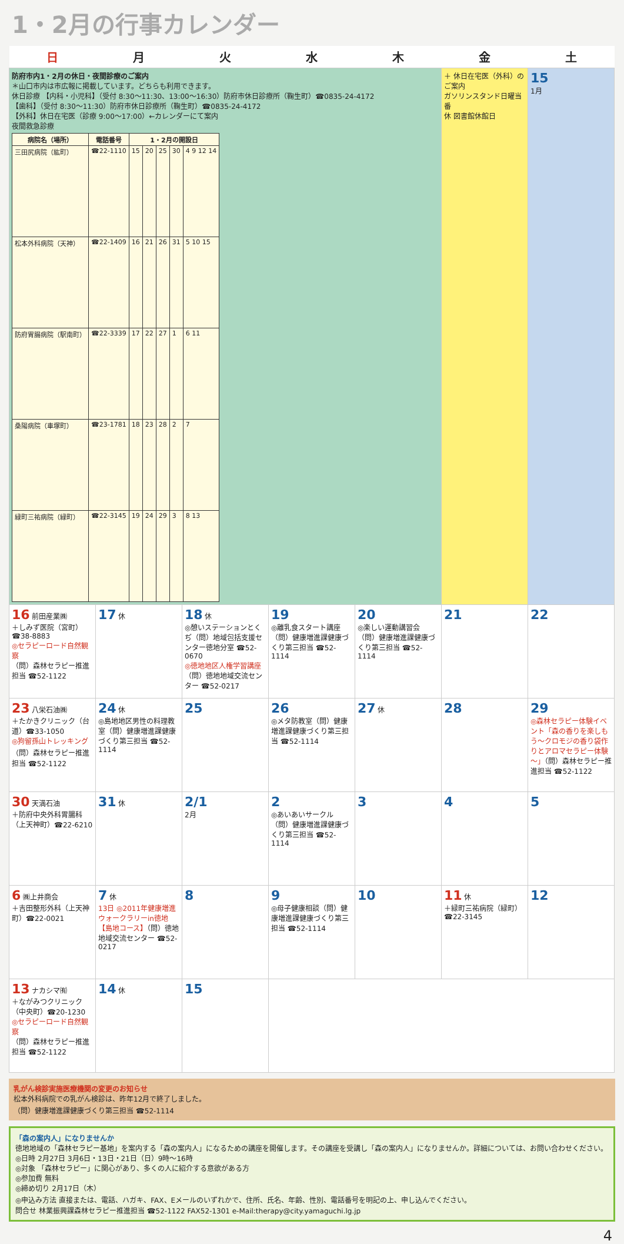1・2月の行事カレンダー
| 日 | 月 | 火 | 水 | 木 | 金 | 土 |
| --- | --- | --- | --- | --- | --- | --- |
| 防府市内1・2月の休日・夜間診療のご案内 ＊山口市内は市広報に掲載しています。どちらも利用できます。 休日診療 【内科・小児科】（受付 8:30～11:30、13:00～16:30）防府市休日診療所（鞠生町）☎0835-24-4172 【歯科】（受付 8:30～11:30）防府市休日診療所（鞠生町）☎0835-24-4172 【外科】休日在宅医（診療 9:00～17:00）←カレンダーにて案内 夜間救急診療 / 病院名（場所） / 電話番号 / 1・2月の開設日 / / / / / / --- / --- / --- / --- / --- / --- / --- / / 三田尻病院（紘町） / ☎22-1110 / 15 / 20 / 25 / 30 / 4 9 12 14 / / 松本外科病院（天神） / ☎22-1409 / 16 / 21 / 26 / 31 / 5 10 15 / / 防府胃腸病院（駅南町） / ☎22-3339 / 17 / 22 / 27 / 1 / 6 11 / / 桑陽病院（車塚町） / ☎23-1781 / 18 / 23 / 28 / 2 / 7 / / 緑町三祐病院（緑町） / ☎22-3145 / 19 / 24 / 29 / 3 / 8 13 / | | | | | ＋ 休日在宅医（外科）のご案内 ガソリンスタンド日曜当番 休 図書館休館日 | 15 1月 |
| 16 前田産業㈱ ＋しみず医院（宮町）☎38-8883 ◎セラピーロード自然観察 （問）森林セラピー推進担当 ☎52-1122 | 17 休 | 18 休 ◎憩いステーションとくぢ（問）地域包括支援センター徳地分室 ☎52-0670 ◎徳地地区人権学習講座 （問）徳地地域交流センター ☎52-0217 | 19 ◎離乳食スタート講座（問）健康増進課健康づくり第三担当 ☎52-1114 | 20 ◎楽しい運動講習会（問）健康増進課健康づくり第三担当 ☎52-1114 | 21 | 22 |
| 23 八栄石油㈱ ＋たかきクリニック（台道）☎33-1050 ◎狗留孫山トレッキング （問）森林セラピー推進担当 ☎52-1122 | 24 休 ◎島地地区男性の料理教室（問）健康増進課健康づくり第三担当 ☎52-1114 | 25 | 26 ◎メタ防教室（問）健康増進課健康づくり第三担当 ☎52-1114 | 27 休 | 28 | 29 ◎森林セラピー体験イベント「森の香りを楽しもう～クロモジの香り袋作りとアロマセラピー体験～」 （問）森林セラピー推進担当 ☎52-1122 |
| 30 天満石油 ＋防府中央外科胃腸科（上天神町）☎22-6210 | 31 休 | 2/1 2月 | 2 ◎あいあいサークル（問）健康増進課健康づくり第三担当 ☎52-1114 | 3 | 4 | 5 |
| 6 ㈱上井商会 ＋吉田整形外科（上天神町）☎22-0021 | 7 休 13日 ◎2011年健康増進ウォークラリーin徳地【島地コース】 （問）徳地地域交流センター ☎52-0217 | 8 | 9 ◎母子健康相談（問）健康増進課健康づくり第三担当 ☎52-1114 | 10 | 11 休 ＋緑町三祐病院（緑町）☎22-3145 | 12 |
| 13 ナカシマ㈲ ＋ながみつクリニック（中央町）☎20-1230 ◎セラピーロード自然観察 （問）森林セラピー推進担当 ☎52-1122 | 14 休 | 15 | | | | |
乳がん検診実施医療機関の変更のお知らせ
松本外科病院での乳がん検診は、昨年12月で終了しました。
（問）健康増進課健康づくり第三担当 ☎52-1114
「森の案内人」になりませんか
徳地地域の「森林セラピー基地」を案内する「森の案内人」になるための講座を開催します。その講座を受講し「森の案内人」になりませんか。詳細については、お問い合わせください。
◎日時 2月27日 3月6日・13日・21日（日）9時～16時
◎対象 「森林セラピー」に関心があり、多くの人に紹介する意欲がある方
◎参加費 無料
◎締め切り 2月17日（木）
◎申込み方法 直接または、電話、ハガキ、FAX、Eメールのいずれかで、住所、氏名、年齢、性別、電話番号を明記の上、申し込んでください。
問合せ 林業振興課森林セラピー推進担当 ☎52-1122 FAX52-1301 e-Mail:therapy@city.yamaguchi.lg.jp
4